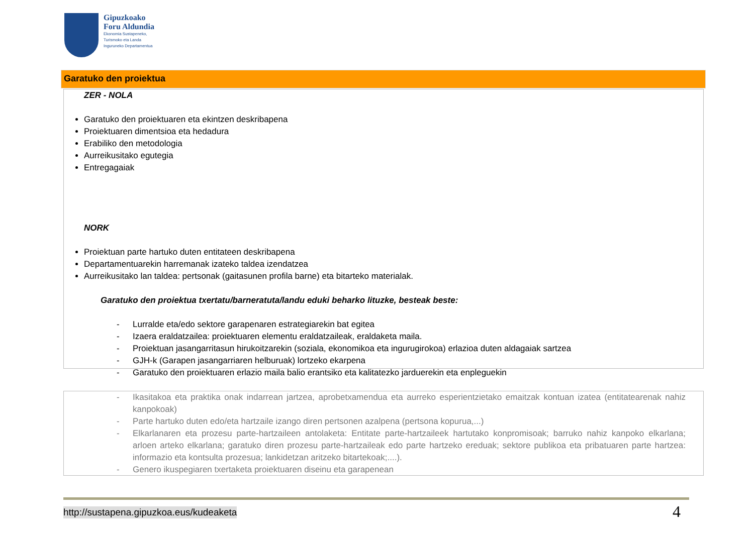Gipuzkoako
Foru Aldundia
Ekonomia Sustapeneko,
Turismoko eta Landa
Inguruneko Departamentua
Garatuko den proiektua
ZER - NOLA
Garatuko den proiektuaren eta ekintzen deskribapena
Proiektuaren dimentsioa eta hedadura
Erabiliko den metodologia
Aurreikusitako egutegia
Entregagaiak
NORK
Proiektuan parte hartuko duten entitateen deskribapena
Departamentuarekin harremanak izateko taldea izendatzea
Aurreikusitako lan taldea: pertsonak (gaitasunen profila barne) eta bitarteko materialak.
Garatuko den proiektua txertatu/barneratuta/landu eduki beharko lituzke, besteak beste:
- Lurralde eta/edo sektore garapenaren estrategiarekin bat egitea
- Izaera eraldatzailea: proiektuaren elementu eraldatzaileak, eraldaketa maila.
- Proiektuan jasangarritasun hirukoitzarekin (soziala, ekonomikoa eta ingurugirokoa) erlazioa duten aldagaiak sartzea
- GJH-k (Garapen jasangarriaren helburuak) lortzeko ekarpena
- Garatuko den proiektuaren erlazio maila balio erantsiko eta kalitatezko jarduerekin eta enpleguekin
- Ikasitakoa eta praktika onak indarrean jartzea, aprobetxamendua eta aurreko esperientzietako emaitzak kontuan izatea (entitatearenak nahiz kanpokoak)
- Parte hartuko duten edo/eta hartzaile izango diren pertsonen azalpena (pertsona kopurua,...)
- Elkarlanaren eta prozesu parte-hartzaileen antolaketa: Entitate parte-hartzaileek hartutako konpromisoak; barruko nahiz kanpoko elkarlana; arloen arteko elkarlana; garatuko diren prozesu parte-hartzaileak edo parte hartzeko ereduak; sektore publikoa eta pribatuaren parte hartzea: informazio eta kontsulta prozesua; lankidetzan aritzeko bitartekoak;....).
- Genero ikuspegiaren txertaketa proiektuaren diseinu eta garapenean
http://sustapena.gipuzkoa.eus/kudeaketa
4